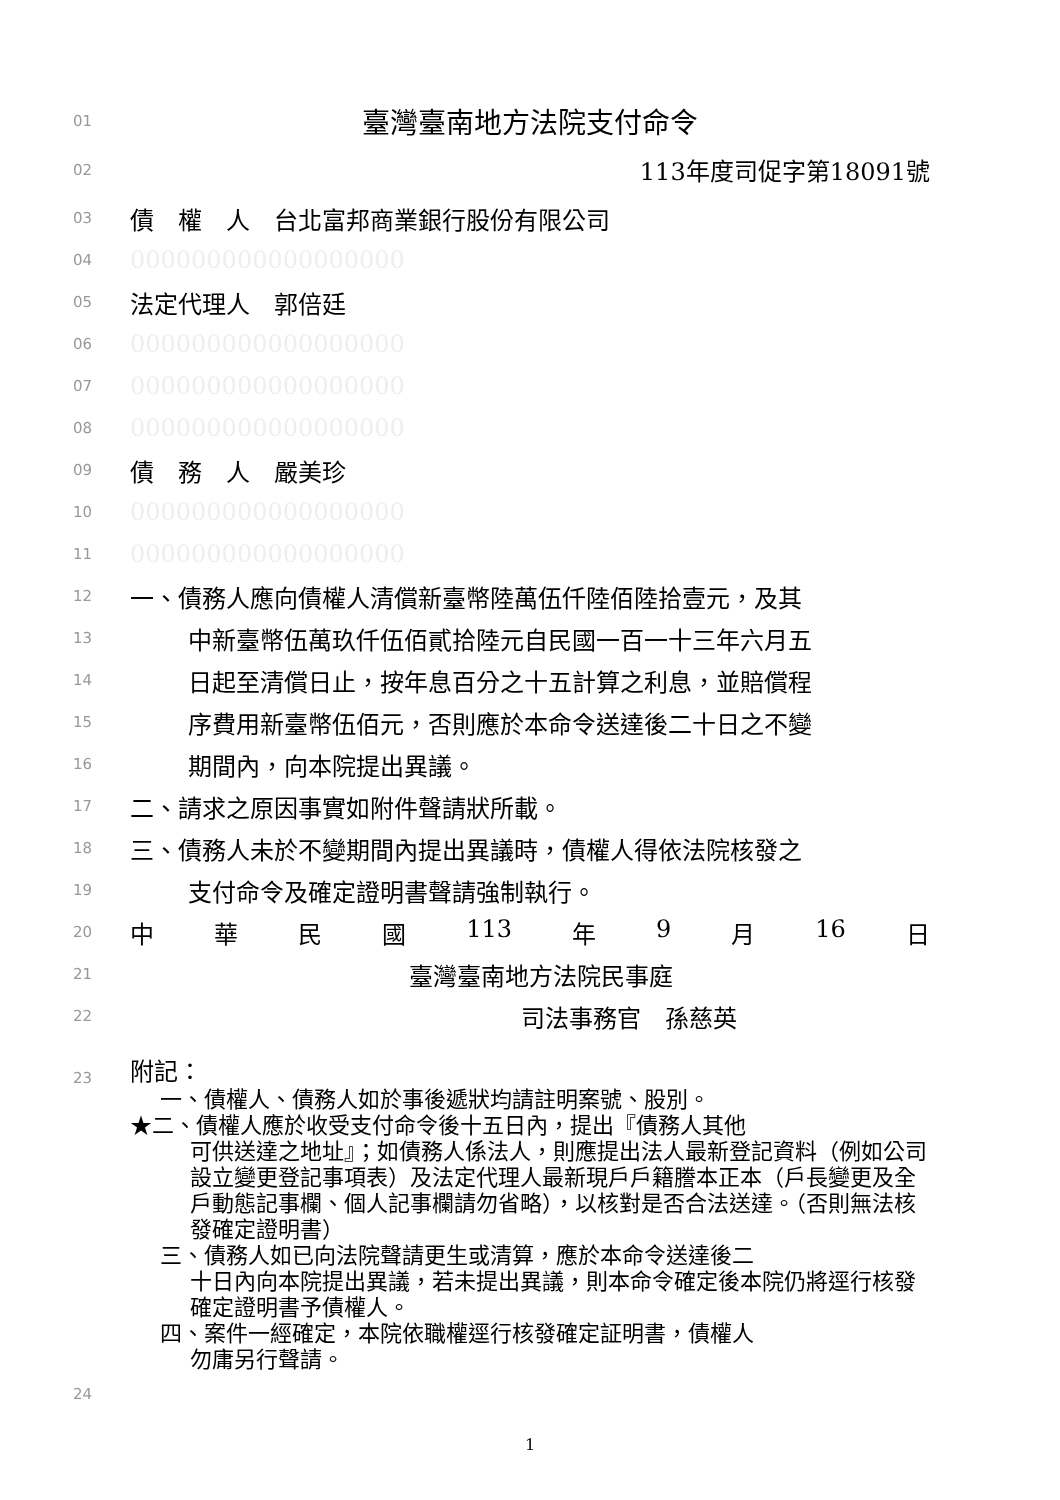01 臺灣臺南地方法院支付命令
02 113年度司促字第18091號
03 債　權　人　台北富邦商業銀行股份有限公司
04 000000000000000000
05 法定代理人　郭倍廷
06 000000000000000000
07 000000000000000000
08 000000000000000000
09 債　務　人　嚴美珍
10 000000000000000000
11 000000000000000000
12 一、債務人應向債權人清償新臺幣陸萬伍仟陸佰陸拾壹元，及其
13 中新臺幣伍萬玖仟伍佰貳拾陸元自民國一百一十三年六月五
14 日起至清償日止，按年息百分之十五計算之利息，並賠償程
15 序費用新臺幣伍佰元，否則應於本命令送達後二十日之不變
16 期間內，向本院提出異議。
17 二、請求之原因事實如附件聲請狀所載。
18 三、債務人未於不變期間內提出異議時，債權人得依法院核發之
19 支付命令及確定證明書聲請強制執行。
20 中 華 民 國 113 年 9 月 16 日
21 臺灣臺南地方法院民事庭
22 司法事務官　孫慈英
23 附記：
一、債權人、債務人如於事後遞狀均請註明案號、股別。
★二、債權人應於收受支付命令後十五日內，提出『債務人其他
可供送達之地址』；如債務人係法人，則應提出法人最新登記資料（例如公司設立變更登記事項表）及法定代理人最新現戶戶籍謄本正本（戶長變更及全戶動態記事欄、個人記事欄請勿省略），以核對是否合法送達。（否則無法核發確定證明書）
三、債務人如已向法院聲請更生或清算，應於本命令送達後二
十日內向本院提出異議，若未提出異議，則本命令確定後本院仍將逕行核發確定證明書予債權人。
四、案件一經確定，本院依職權逕行核發確定証明書，債權人
勿庸另行聲請。
24
1